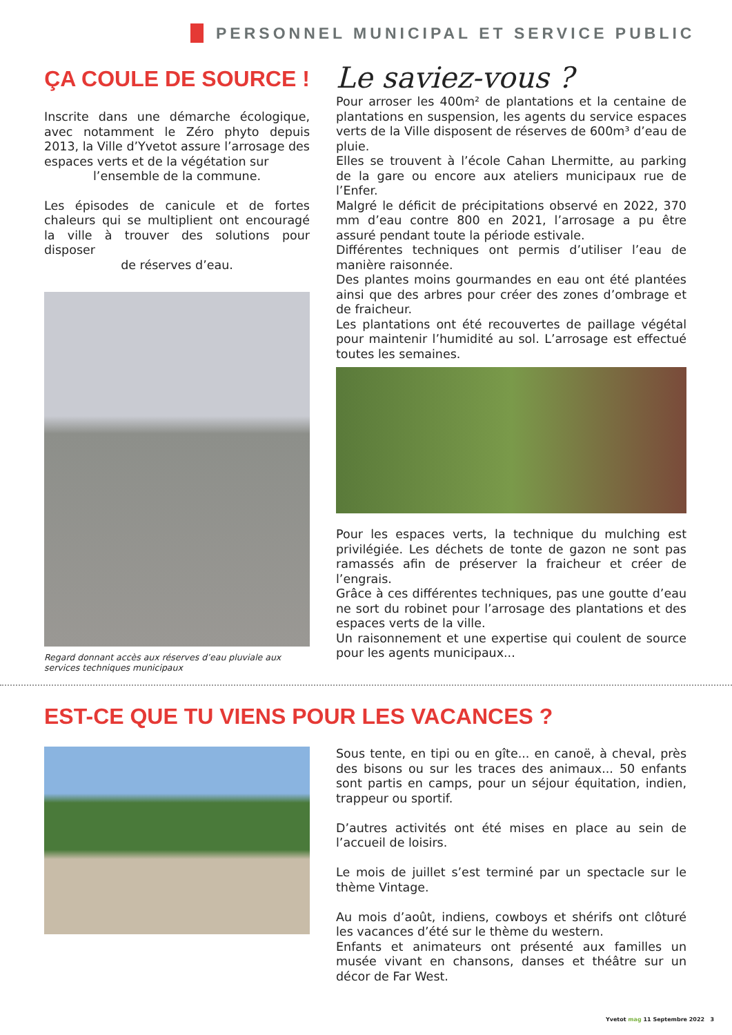PERSONNEL MUNICIPAL ET SERVICE PUBLIC
ÇA COULE DE SOURCE !
Inscrite dans une démarche écologique, avec notamment le Zéro phyto depuis 2013, la Ville d’Yvetot assure l’arrosage des espaces verts et de la végétation sur
l’ensemble de la commune.
Les épisodes de canicule et de fortes chaleurs qui se multiplient ont encouragé la ville à trouver des solutions pour disposer
de réserves d’eau.
Regard donnant accès aux réserves d’eau pluviale aux services techniques municipaux
Le saviez-vous ?
Pour arroser les 400m² de plantations et la centaine de plantations en suspension, les agents du service espaces verts de la Ville disposent de réserves de 600m³ d’eau de pluie.
Elles se trouvent à l’école Cahan Lhermitte, au parking de la gare ou encore aux ateliers municipaux rue de l’Enfer.
Malgré le déficit de précipitations observé en 2022, 370 mm d’eau contre 800 en 2021, l’arrosage a pu être assuré pendant toute la période estivale.
Différentes techniques ont permis d’utiliser l’eau de manière raisonnée.
Des plantes moins gourmandes en eau ont été plantées ainsi que des arbres pour créer des zones d’ombrage et de fraicheur.
Les plantations ont été recouvertes de paillage végétal pour maintenir l’humidité au sol. L’arrosage est effectué toutes les semaines.
Pour les espaces verts, la technique du mulching est privilégiée. Les déchets de tonte de gazon ne sont pas ramassés afin de préserver la fraicheur et créer de l’engrais.
Grâce à ces différentes techniques, pas une goutte d’eau ne sort du robinet pour l’arrosage des plantations et des espaces verts de la ville.
Un raisonnement et une expertise qui coulent de source pour les agents municipaux...
EST-CE QUE TU VIENS POUR LES VACANCES ?
Sous tente, en tipi ou en gîte... en canoë, à cheval, près des bisons ou sur les traces des animaux... 50 enfants sont partis en camps, pour un séjour équitation, indien, trappeur ou sportif.
D’autres activités ont été mises en place au sein de l’accueil de loisirs.
Le mois de juillet s’est terminé par un spectacle sur le thème Vintage.
Au mois d’août, indiens, cowboys et shérifs ont clôturé les vacances d’été sur le thème du western.
Enfants et animateurs ont présenté aux familles un musée vivant en chansons, danses et théâtre sur un décor de Far West.
Yvetot mag 11 Septembre 2022 3